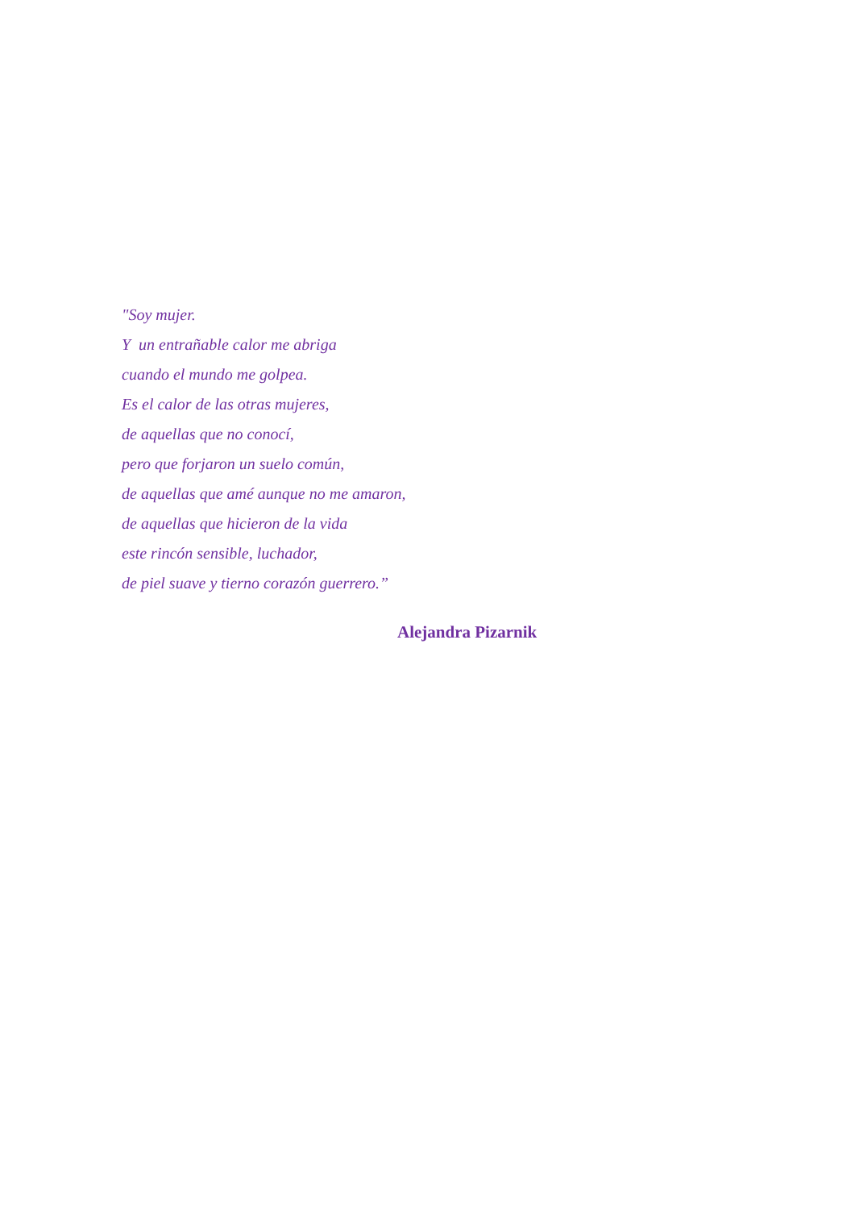"Soy mujer.
Y un entrañable calor me abriga
cuando el mundo me golpea.
Es el calor de las otras mujeres,
de aquellas que no conocí,
pero que forjaron un suelo común,
de aquellas que amé aunque no me amaron,
de aquellas que hicieron de la vida
este rincón sensible, luchador,
de piel suave y tierno corazón guerrero.”
Alejandra Pizarnik